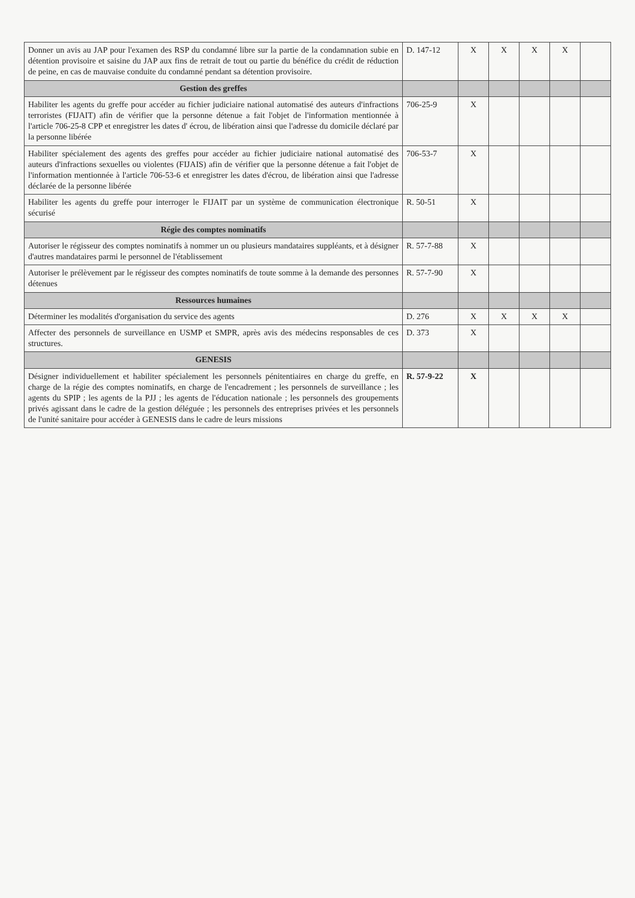| Donner un avis au JAP pour l'examen des RSP du condamné libre sur la partie de la condamnation subie en détention provisoire et saisine du JAP aux fins de retrait de tout ou partie du bénéfice du crédit de réduction de peine, en cas de mauvaise conduite du condamné pendant sa détention provisoire. | D. 147-12 | X | X | X | X | |
| Gestion des greffes | | | | | | |
| Habiliter les agents du greffe pour accéder au fichier judiciaire national automatisé des auteurs d'infractions terroristes (FIJAIT) afin de vérifier que la personne détenue a fait l'objet de l'information mentionnée à l'article 706-25-8 CPP et enregistrer les dates d' écrou, de libération ainsi que l'adresse du domicile déclaré par la personne libérée | 706-25-9 | X | | | | |
| Habiliter spécialement des agents des greffes pour accéder au fichier judiciaire national automatisé des auteurs d'infractions sexuelles ou violentes (FIJAIS) afin de vérifier que la personne détenue a fait l'objet de l'information mentionnée à l'article 706-53-6 et enregistrer les dates d'écrou, de libération ainsi que l'adresse déclarée de la personne libérée | 706-53-7 | X | | | | |
| Habiliter les agents du greffe pour interroger le FIJAIT par un système de communication électronique sécurisé | R. 50-51 | X | | | | |
| Régie des comptes nominatifs | | | | | | |
| Autoriser le régisseur des comptes nominatifs à nommer un ou plusieurs mandataires suppléants, et à désigner d'autres mandataires parmi le personnel de l'établissement | R. 57-7-88 | X | | | | |
| Autoriser le prélèvement par le régisseur des comptes nominatifs de toute somme à la demande des personnes détenues | R. 57-7-90 | X | | | | |
| Ressources humaines | | | | | | |
| Déterminer les modalités d'organisation du service des agents | D. 276 | X | X | X | X | |
| Affecter des personnels de surveillance en USMP et SMPR, après avis des médecins responsables de ces structures. | D. 373 | X | | | | |
| GENESIS | | | | | | |
| Désigner individuellement et habiliter spécialement les personnels pénitentiaires en charge du greffe, en charge de la régie des comptes nominatifs, en charge de l'encadrement ; les personnels de surveillance ; les agents du SPIP ; les agents de la PJJ ; les agents de l'éducation nationale ; les personnels des groupements privés agissant dans le cadre de la gestion déléguée ; les personnels des entreprises privées et les personnels de l'unité sanitaire pour accéder à GENESIS dans le cadre de leurs missions | R. 57-9-22 | X | | | | |